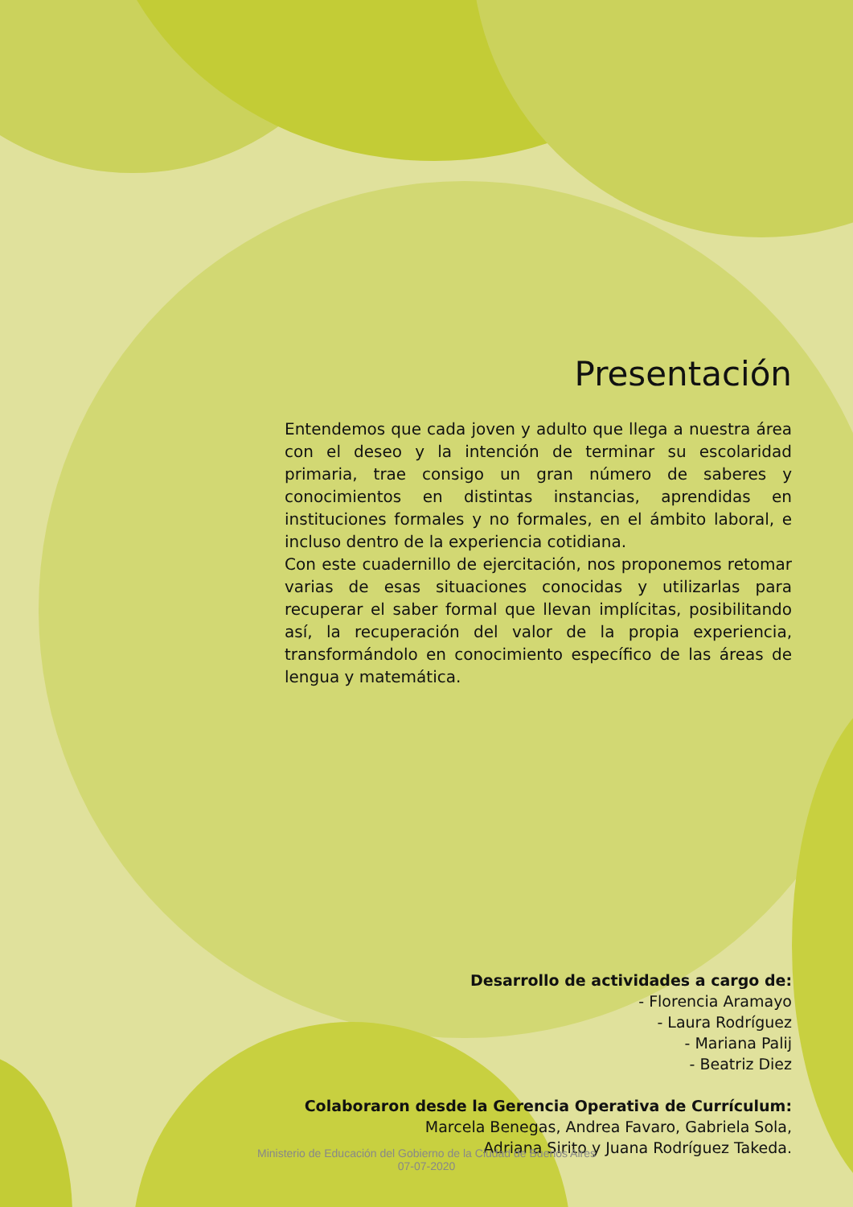Presentación
Entendemos que cada joven y adulto que llega a nuestra área con el deseo y la intención de terminar su escolaridad primaria, trae consigo un gran número de saberes y conocimientos en distintas instancias, aprendidas en instituciones formales y no formales, en el ámbito laboral, e incluso dentro de la experiencia cotidiana.
Con este cuadernillo de ejercitación, nos proponemos retomar varias de esas situaciones conocidas y utilizarlas para recuperar el saber formal que llevan implícitas, posibilitando así, la recuperación del valor de la propia experiencia, transformándolo en conocimiento específico de las áreas de lengua y matemática.
Desarrollo de actividades a cargo de:
- Florencia Aramayo
- Laura Rodríguez
- Mariana Palij
- Beatriz Diez
Colaboraron desde la Gerencia Operativa de Currículum:
Marcela Benegas, Andrea Favaro, Gabriela Sola,
Adriana Sirito y Juana Rodríguez Takeda.
Ministerio de Educación del Gobierno de la Ciudad de Buenos Aires
07-07-2020